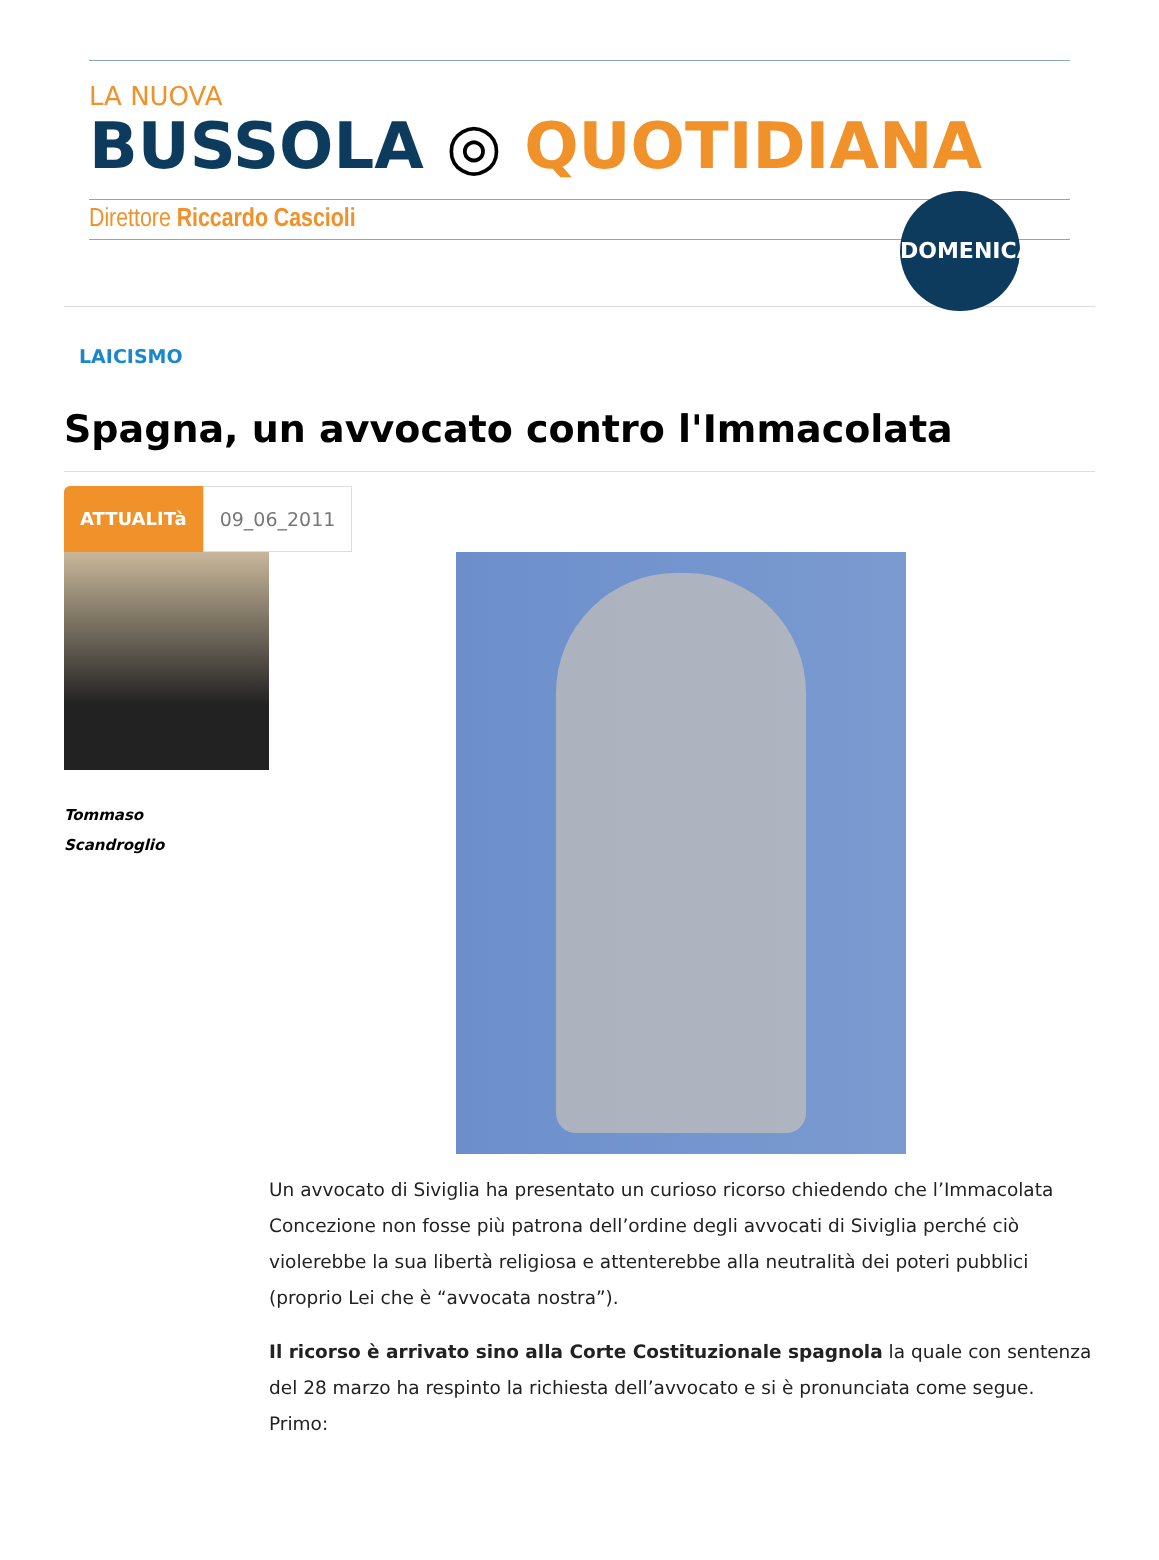LA NUOVA
BUSSOLA ◎ QUOTIDIANA
Direttore Riccardo Cascioli
DOMENICA
LAICISMO
Spagna, un avvocato contro l'Immacolata
ATTUALITà 09_06_2011
Tommaso
Scandroglio
Un avvocato di Siviglia ha presentato un curioso ricorso chiedendo che l’Immacolata Concezione non fosse più patrona dell’ordine degli avvocati di Siviglia perché ciò violerebbe la sua libertà religiosa e attenterebbe alla neutralità dei poteri pubblici (proprio Lei che è “avvocata nostra”).
Il ricorso è arrivato sino alla Corte Costituzionale spagnola la quale con sentenza del 28 marzo ha respinto la richiesta dell’avvocato e si è pronunciata come segue. Primo: